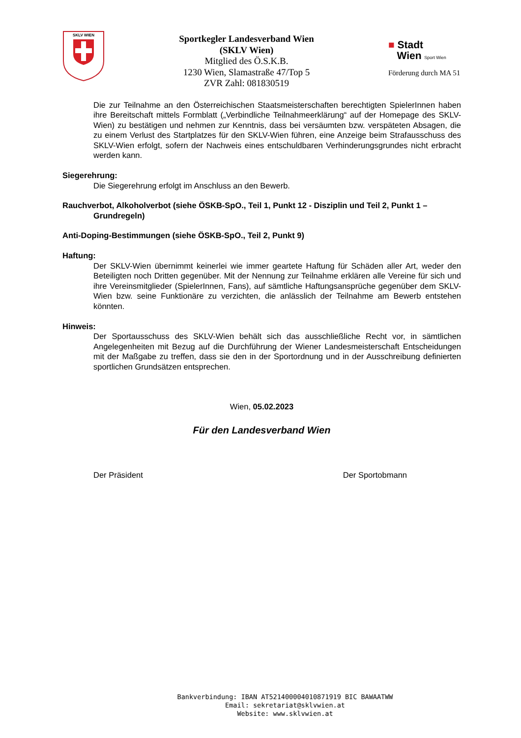SKLV WIEN
Sportkegler Landesverband Wien
(SKLV Wien)
Mitglied des Ö.S.K.B.
1230 Wien, Slamastraße 47/Top 5
ZVR Zahl: 081830519
■ Stadt
Wien Sport Wien
Förderung durch MA 51
Die zur Teilnahme an den Österreichischen Staatsmeisterschaften berechtigten SpielerInnen haben ihre Bereitschaft mittels Formblatt („Verbindliche Teilnahmeerklärung“ auf der Homepage des SKLV-Wien) zu bestätigen und nehmen zur Kenntnis, dass bei versäumten bzw. verspäteten Absagen, die zu einem Verlust des Startplatzes für den SKLV-Wien führen, eine Anzeige beim Strafausschuss des SKLV-Wien erfolgt, sofern der Nachweis eines entschuldbaren Verhinderungsgrundes nicht erbracht werden kann.
Siegerehrung:
Die Siegerehrung erfolgt im Anschluss an den Bewerb.
Rauchverbot, Alkoholverbot (siehe ÖSKB-SpO., Teil 1, Punkt 12 - Disziplin und Teil 2, Punkt 1 –
Grundregeln)
Anti-Doping-Bestimmungen (siehe ÖSKB-SpO., Teil 2, Punkt 9)
Haftung:
Der SKLV-Wien übernimmt keinerlei wie immer geartete Haftung für Schäden aller Art, weder den Beteiligten noch Dritten gegenüber. Mit der Nennung zur Teilnahme erklären alle Vereine für sich und ihre Vereinsmitglieder (SpielerInnen, Fans), auf sämtliche Haftungsansprüche gegenüber dem SKLV-Wien bzw. seine Funktionäre zu verzichten, die anlässlich der Teilnahme am Bewerb entstehen könnten.
Hinweis:
Der Sportausschuss des SKLV-Wien behält sich das ausschließliche Recht vor, in sämtlichen Angelegenheiten mit Bezug auf die Durchführung der Wiener Landesmeisterschaft Entscheidungen mit der Maßgabe zu treffen, dass sie den in der Sportordnung und in der Ausschreibung definierten sportlichen Grundsätzen entsprechen.
Wien, 05.02.2023
Für den Landesverband Wien
Der Präsident Der Sportobmann
Bankverbindung: IBAN AT521400004010871919 BIC BAWAATWW
Email: sekretariat@sklvwien.at
Website: www.sklvwien.at